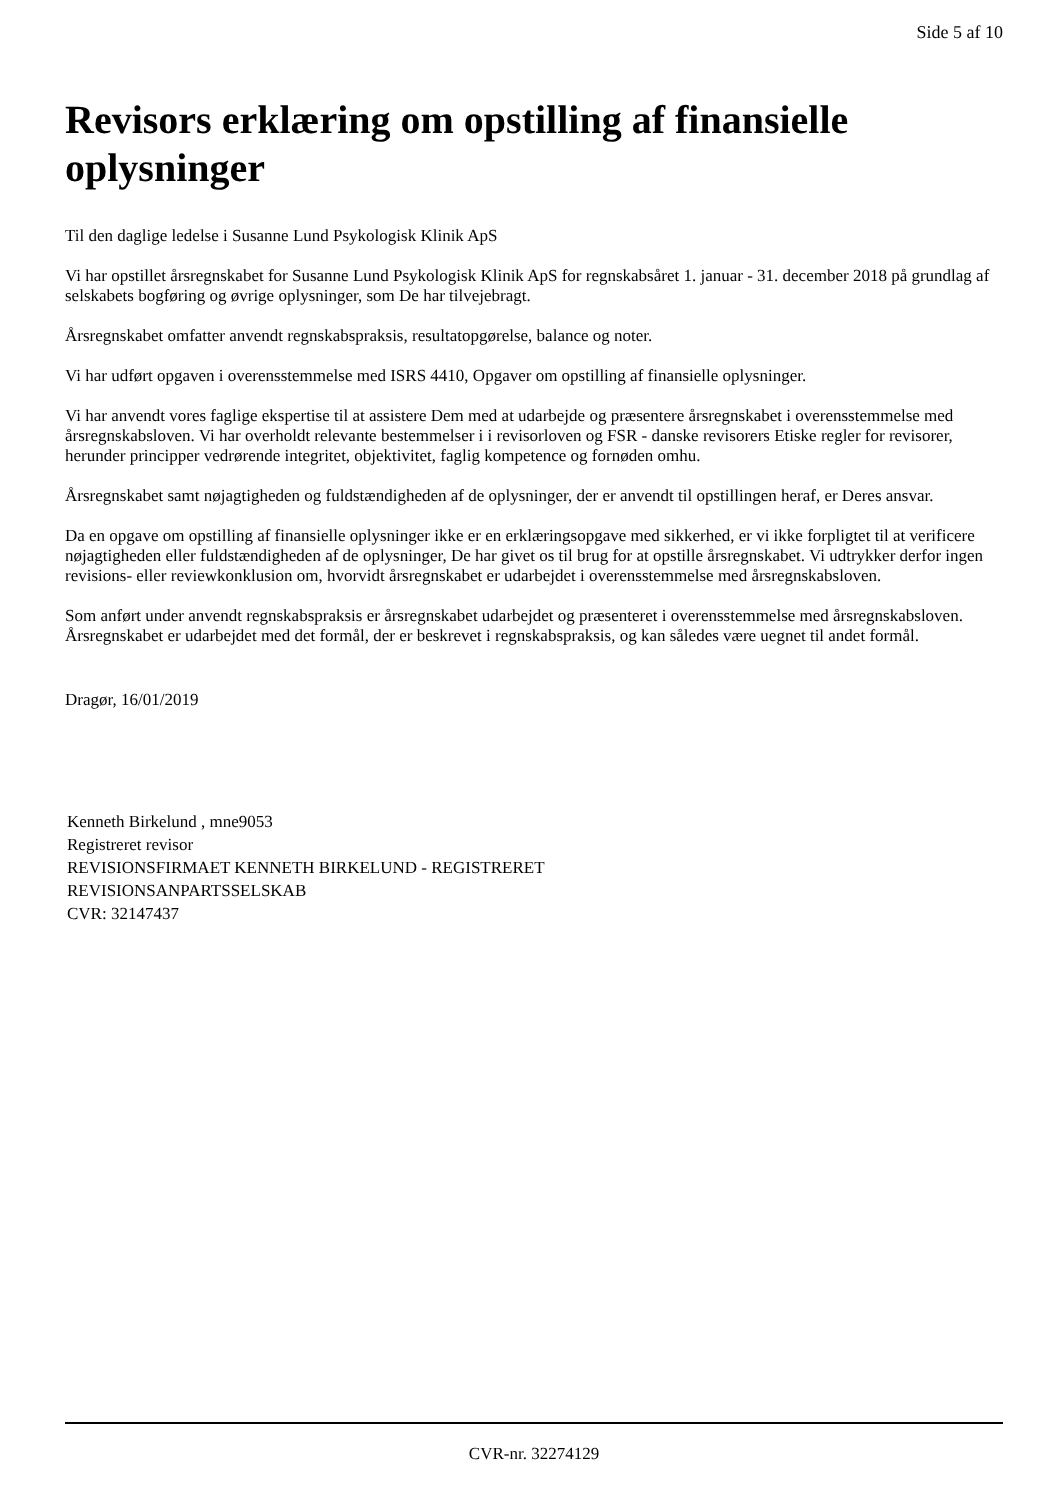Side 5 af 10
Revisors erklæring om opstilling af finansielle oplysninger
Til den daglige ledelse i Susanne Lund Psykologisk Klinik ApS
Vi har opstillet årsregnskabet for Susanne Lund Psykologisk Klinik ApS for regnskabsåret 1. januar - 31. december 2018 på grundlag af selskabets bogføring og øvrige oplysninger, som De har tilvejebragt.
Årsregnskabet omfatter anvendt regnskabspraksis, resultatopgørelse, balance og noter.
Vi har udført opgaven i overensstemmelse med ISRS 4410, Opgaver om opstilling af finansielle oplysninger.
Vi har anvendt vores faglige ekspertise til at assistere Dem med at udarbejde og præsentere årsregnskabet i overensstemmelse med årsregnskabsloven. Vi har overholdt relevante bestemmelser i i revisorloven og FSR - danske revisorers Etiske regler for revisorer, herunder principper vedrørende integritet, objektivitet, faglig kompetence og fornøden omhu.
Årsregnskabet samt nøjagtigheden og fuldstændigheden af de oplysninger, der er anvendt til opstillingen heraf, er Deres ansvar.
Da en opgave om opstilling af finansielle oplysninger ikke er en erklæringsopgave med sikkerhed, er vi ikke forpligtet til at verificere nøjagtigheden eller fuldstændigheden af de oplysninger, De har givet os til brug for at opstille årsregnskabet. Vi udtrykker derfor ingen revisions- eller reviewkonklusion om, hvorvidt årsregnskabet er udarbejdet i overensstemmelse med årsregnskabsloven.
Som anført under anvendt regnskabspraksis er årsregnskabet udarbejdet og præsenteret i overensstemmelse med årsregnskabsloven. Årsregnskabet er udarbejdet med det formål, der er beskrevet i regnskabspraksis, og kan således være uegnet til andet formål.
Dragør, 16/01/2019
Kenneth Birkelund , mne9053
Registreret revisor
REVISIONSFIRMAET KENNETH BIRKELUND - REGISTRERET
REVISIONSANPARTSSELSKAB
CVR: 32147437
CVR-nr. 32274129